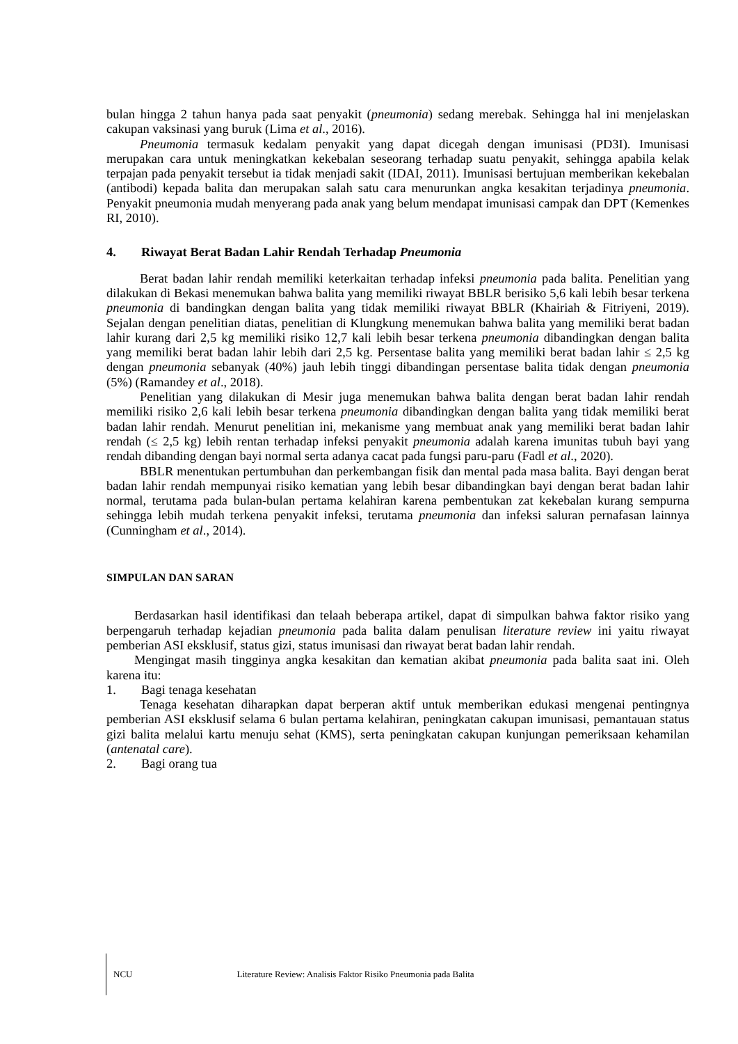bulan hingga 2 tahun hanya pada saat penyakit (pneumonia) sedang merebak. Sehingga hal ini menjelaskan cakupan vaksinasi yang buruk (Lima et al., 2016).
Pneumonia termasuk kedalam penyakit yang dapat dicegah dengan imunisasi (PD3I). Imunisasi merupakan cara untuk meningkatkan kekebalan seseorang terhadap suatu penyakit, sehingga apabila kelak terpajan pada penyakit tersebut ia tidak menjadi sakit (IDAI, 2011). Imunisasi bertujuan memberikan kekebalan (antibodi) kepada balita dan merupakan salah satu cara menurunkan angka kesakitan terjadinya pneumonia. Penyakit pneumonia mudah menyerang pada anak yang belum mendapat imunisasi campak dan DPT (Kemenkes RI, 2010).
4. Riwayat Berat Badan Lahir Rendah Terhadap Pneumonia
Berat badan lahir rendah memiliki keterkaitan terhadap infeksi pneumonia pada balita. Penelitian yang dilakukan di Bekasi menemukan bahwa balita yang memiliki riwayat BBLR berisiko 5,6 kali lebih besar terkena pneumonia di bandingkan dengan balita yang tidak memiliki riwayat BBLR (Khairiah & Fitriyeni, 2019). Sejalan dengan penelitian diatas, penelitian di Klungkung menemukan bahwa balita yang memiliki berat badan lahir kurang dari 2,5 kg memiliki risiko 12,7 kali lebih besar terkena pneumonia dibandingkan dengan balita yang memiliki berat badan lahir lebih dari 2,5 kg. Persentase balita yang memiliki berat badan lahir ≤ 2,5 kg dengan pneumonia sebanyak (40%) jauh lebih tinggi dibandingan persentase balita tidak dengan pneumonia (5%) (Ramandey et al., 2018).
Penelitian yang dilakukan di Mesir juga menemukan bahwa balita dengan berat badan lahir rendah memiliki risiko 2,6 kali lebih besar terkena pneumonia dibandingkan dengan balita yang tidak memiliki berat badan lahir rendah. Menurut penelitian ini, mekanisme yang membuat anak yang memiliki berat badan lahir rendah (≤ 2,5 kg) lebih rentan terhadap infeksi penyakit pneumonia adalah karena imunitas tubuh bayi yang rendah dibanding dengan bayi normal serta adanya cacat pada fungsi paru-paru (Fadl et al., 2020).
BBLR menentukan pertumbuhan dan perkembangan fisik dan mental pada masa balita. Bayi dengan berat badan lahir rendah mempunyai risiko kematian yang lebih besar dibandingkan bayi dengan berat badan lahir normal, terutama pada bulan-bulan pertama kelahiran karena pembentukan zat kekebalan kurang sempurna sehingga lebih mudah terkena penyakit infeksi, terutama pneumonia dan infeksi saluran pernafasan lainnya (Cunningham et al., 2014).
SIMPULAN DAN SARAN
Berdasarkan hasil identifikasi dan telaah beberapa artikel, dapat di simpulkan bahwa faktor risiko yang berpengaruh terhadap kejadian pneumonia pada balita dalam penulisan literature review ini yaitu riwayat pemberian ASI eksklusif, status gizi, status imunisasi dan riwayat berat badan lahir rendah.
Mengingat masih tingginya angka kesakitan dan kematian akibat pneumonia pada balita saat ini. Oleh karena itu:
1. Bagi tenaga kesehatan
Tenaga kesehatan diharapkan dapat berperan aktif untuk memberikan edukasi mengenai pentingnya pemberian ASI eksklusif selama 6 bulan pertama kelahiran, peningkatan cakupan imunisasi, pemantauan status gizi balita melalui kartu menuju sehat (KMS), serta peningkatan cakupan kunjungan pemeriksaan kehamilan (antenatal care).
2. Bagi orang tua
NCU Literature Review: Analisis Faktor Risiko Pneumonia pada Balita